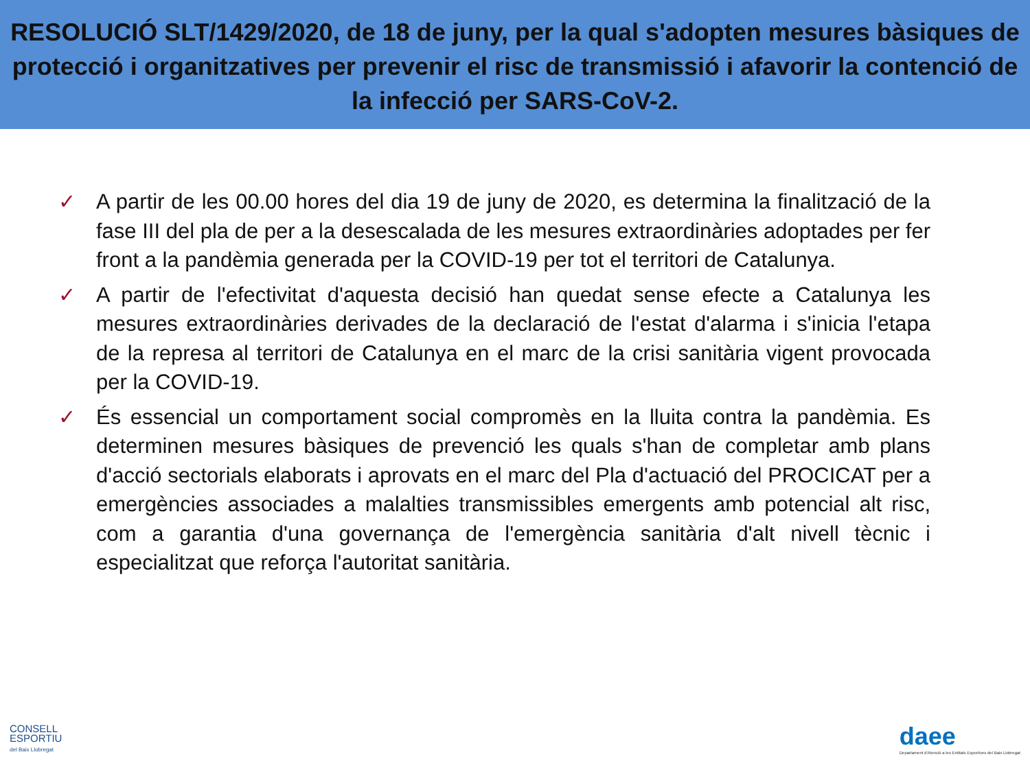RESOLUCIÓ SLT/1429/2020, de 18 de juny, per la qual s'adopten mesures bàsiques de protecció i organitzatives per prevenir el risc de transmissió i afavorir la contenció de la infecció per SARS-CoV-2.
✓ A partir de les 00.00 hores del dia 19 de juny de 2020, es determina la finalització de la fase III del pla de per a la desescalada de les mesures extraordinàries adoptades per fer front a la pandèmia generada per la COVID-19 per tot el territori de Catalunya.
✓ A partir de l'efectivitat d'aquesta decisió han quedat sense efecte a Catalunya les mesures extraordinàries derivades de la declaració de l'estat d'alarma i s'inicia l'etapa de la represa al territori de Catalunya en el marc de la crisi sanitària vigent provocada per la COVID-19.
✓ És essencial un comportament social compromès en la lluita contra la pandèmia. Es determinen mesures bàsiques de prevenció les quals s'han de completar amb plans d'acció sectorials elaborats i aprovats en el marc del Pla d'actuació del PROCICAT per a emergències associades a malalties transmissibles emergents amb potencial alt risc, com a garantia d'una governança de l'emergència sanitària d'alt nivell tècnic i especialitzat que reforça l'autoritat sanitària.
CONSELL
ESPORTIU
del Baix Llobregat
daee
Departament d'Atenció a les Entitats Esportives del Baix Llobregat